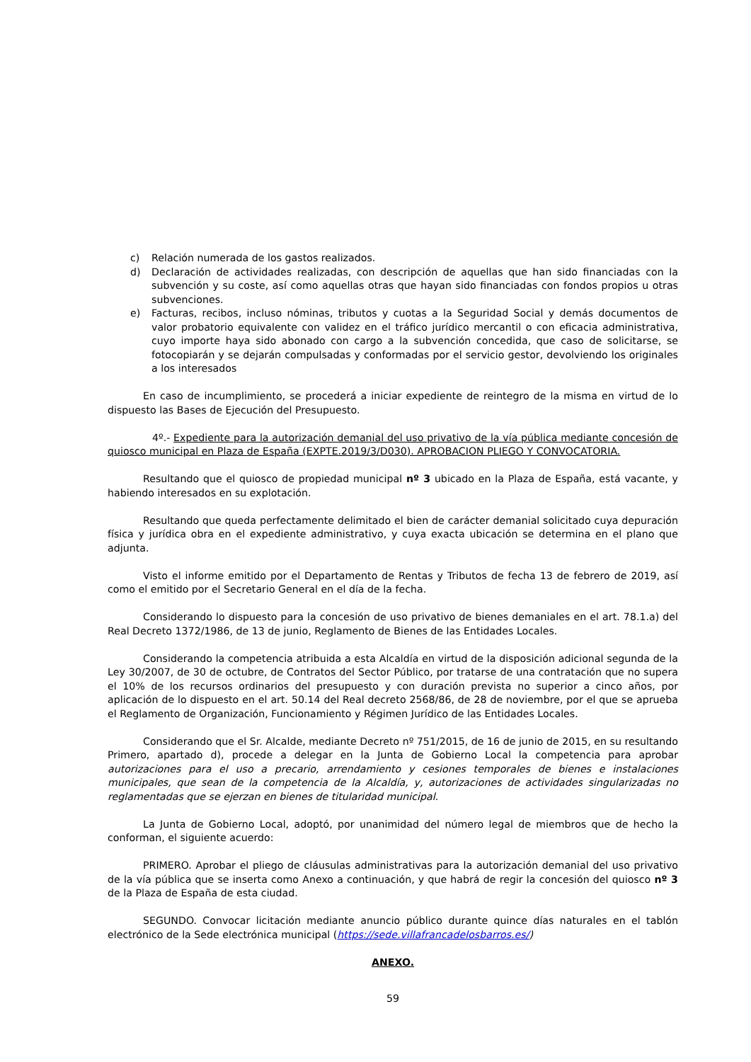c) Relación numerada de los gastos realizados.
d) Declaración de actividades realizadas, con descripción de aquellas que han sido financiadas con la subvención y su coste, así como aquellas otras que hayan sido financiadas con fondos propios u otras subvenciones.
e) Facturas, recibos, incluso nóminas, tributos y cuotas a la Seguridad Social y demás documentos de valor probatorio equivalente con validez en el tráfico jurídico mercantil o con eficacia administrativa, cuyo importe haya sido abonado con cargo a la subvención concedida, que caso de solicitarse, se fotocopiarán y se dejarán compulsadas y conformadas por el servicio gestor, devolviendo los originales a los interesados
En caso de incumplimiento, se procederá a iniciar expediente de reintegro de la misma en virtud de lo dispuesto las Bases de Ejecución del Presupuesto.
4º.- Expediente para la autorización demanial del uso privativo de la vía pública mediante concesión de quiosco municipal en Plaza de España (EXPTE.2019/3/D030). APROBACION PLIEGO Y CONVOCATORIA.
Resultando que el quiosco de propiedad municipal nº 3 ubicado en la Plaza de España, está vacante, y habiendo interesados en su explotación.
Resultando que queda perfectamente delimitado el bien de carácter demanial solicitado cuya depuración física y jurídica obra en el expediente administrativo, y cuya exacta ubicación se determina en el plano que adjunta.
Visto el informe emitido por el Departamento de Rentas y Tributos de fecha 13 de febrero de 2019, así como el emitido por el Secretario General en el día de la fecha.
Considerando lo dispuesto para la concesión de uso privativo de bienes demaniales en el art. 78.1.a) del Real Decreto 1372/1986, de 13 de junio, Reglamento de Bienes de las Entidades Locales.
Considerando la competencia atribuida a esta Alcaldía en virtud de la disposición adicional segunda de la Ley 30/2007, de 30 de octubre, de Contratos del Sector Público, por tratarse de una contratación que no supera el 10% de los recursos ordinarios del presupuesto y con duración prevista no superior a cinco años, por aplicación de lo dispuesto en el art. 50.14 del Real decreto 2568/86, de 28 de noviembre, por el que se aprueba el Reglamento de Organización, Funcionamiento y Régimen Jurídico de las Entidades Locales.
Considerando que el Sr. Alcalde, mediante Decreto nº 751/2015, de 16 de junio de 2015, en su resultando Primero, apartado d), procede a delegar en la Junta de Gobierno Local la competencia para aprobar autorizaciones para el uso a precario, arrendamiento y cesiones temporales de bienes e instalaciones municipales, que sean de la competencia de la Alcaldía, y, autorizaciones de actividades singularizadas no reglamentadas que se ejerzan en bienes de titularidad municipal.
La Junta de Gobierno Local, adoptó, por unanimidad del número legal de miembros que de hecho la conforman, el siguiente acuerdo:
PRIMERO. Aprobar el pliego de cláusulas administrativas para la autorización demanial del uso privativo de la vía pública que se inserta como Anexo a continuación, y que habrá de regir la concesión del quiosco nº 3 de la Plaza de España de esta ciudad.
SEGUNDO. Convocar licitación mediante anuncio público durante quince días naturales en el tablón electrónico de la Sede electrónica municipal (https://sede.villafrancadelosbarros.es/)
ANEXO.
59